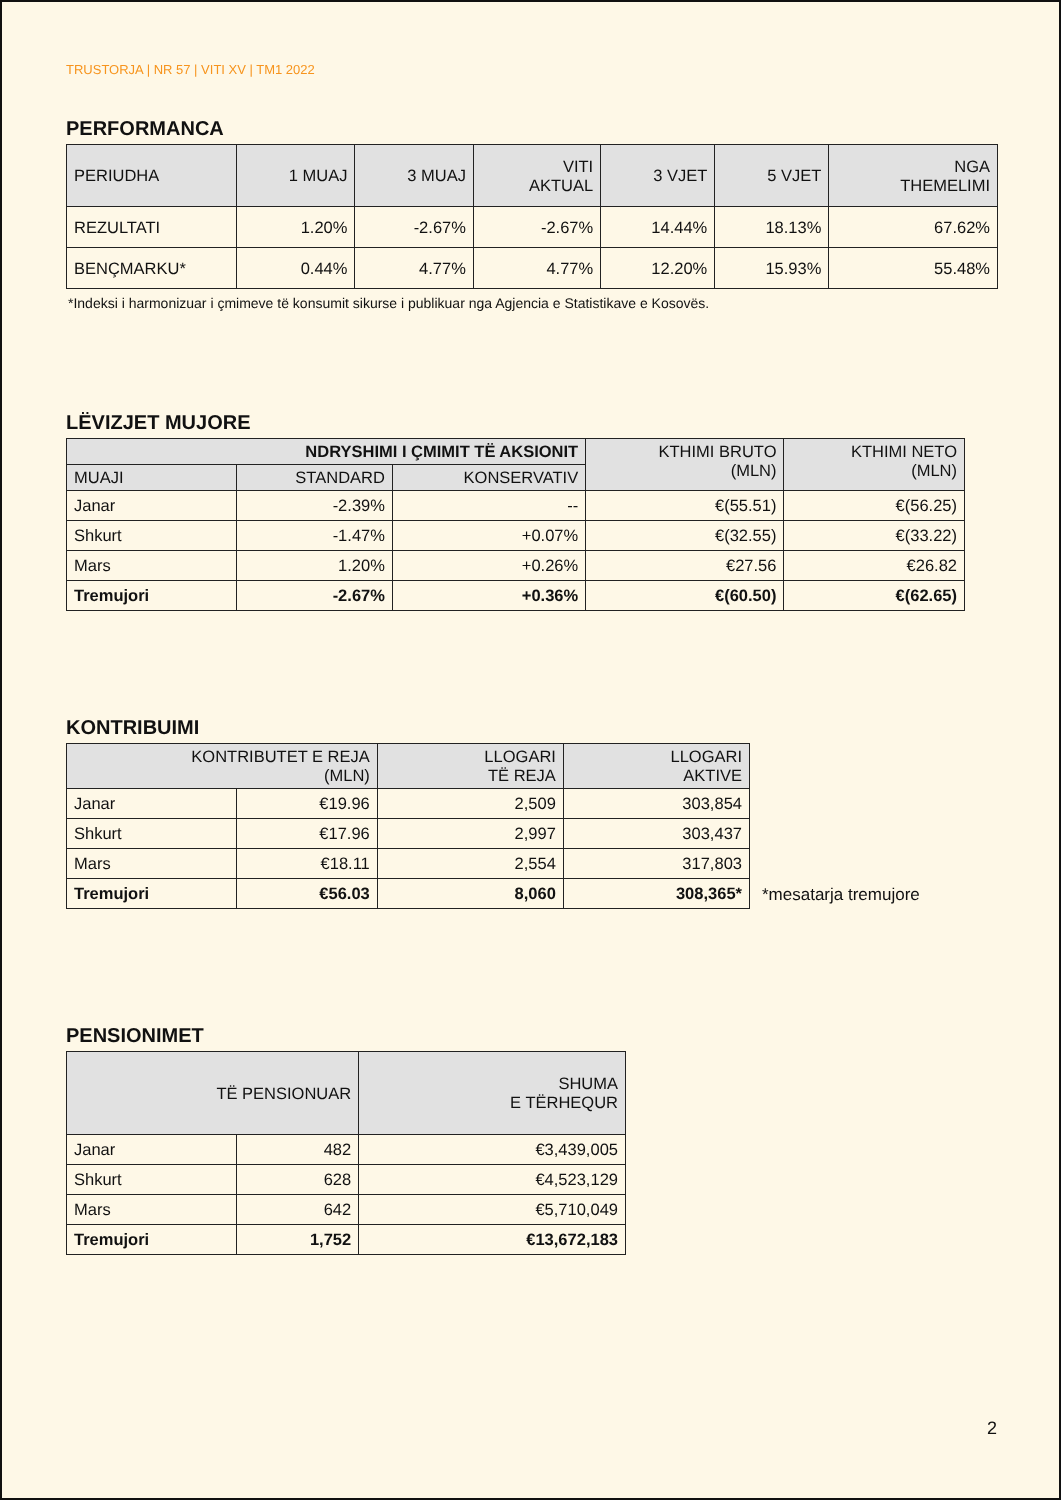TRUSTORJA | NR 57 | VITI XV | TM1 2022
PERFORMANCA
| PERIUDHA | 1 MUAJ | 3 MUAJ | VITI AKTUAL | 3 VJET | 5 VJET | NGA THEMELIMI |
| --- | --- | --- | --- | --- | --- | --- |
| REZULTATI | 1.20% | -2.67% | -2.67% | 14.44% | 18.13% | 67.62% |
| BENÇMARKU* | 0.44% | 4.77% | 4.77% | 12.20% | 15.93% | 55.48% |
*Indeksi i harmonizuar i çmimeve të konsumit sikurse i publikuar nga Agjencia e Statistikave e Kosovës.
LËVIZJET MUJORE
| NDRYSHIMI I ÇMIMIT TË AKSIONIT | | | KTHIMI BRUTO (MLN) | KTHIMI NETO (MLN) |
| --- | --- | --- | --- | --- |
| MUAJI | STANDARD | KONSERVATIV | | |
| Janar | -2.39% | -- | €(55.51) | €(56.25) |
| Shkurt | -1.47% | +0.07% | €(32.55) | €(33.22) |
| Mars | 1.20% | +0.26% | €27.56 | €26.82 |
| Tremujori | -2.67% | +0.36% | €(60.50) | €(62.65) |
KONTRIBUIMI
| KONTRIBUTET E REJA (MLN) | | LLOGARI TË REJA | LLOGARI AKTIVE |
| --- | --- | --- | --- |
| Janar | €19.96 | 2,509 | 303,854 |
| Shkurt | €17.96 | 2,997 | 303,437 |
| Mars | €18.11 | 2,554 | 317,803 |
| Tremujori | €56.03 | 8,060 | 308,365* |
*mesatarja tremujore
PENSIONIMET
| TË PENSIONUAR | | SHUMA E TËRHEQUR |
| --- | --- | --- |
| Janar | 482 | €3,439,005 |
| Shkurt | 628 | €4,523,129 |
| Mars | 642 | €5,710,049 |
| Tremujori | 1,752 | €13,672,183 |
2